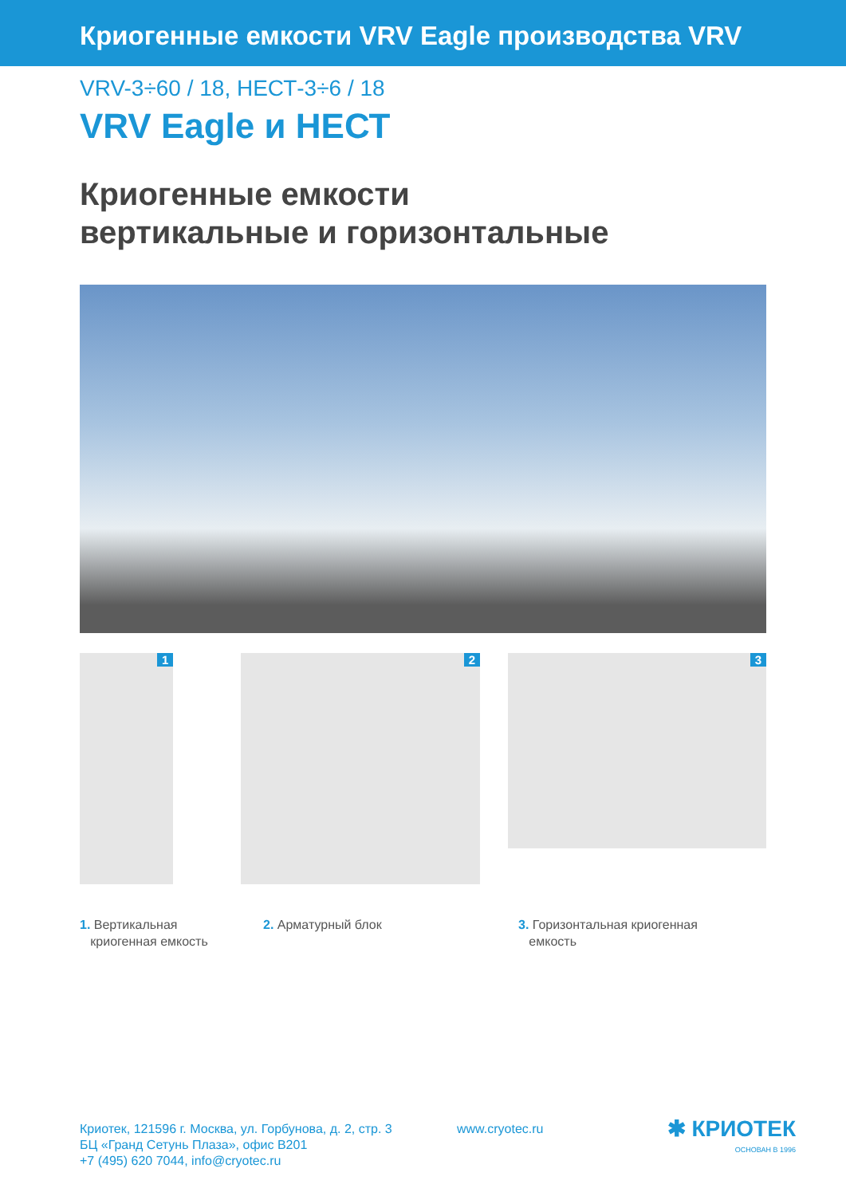Криогенные емкости VRV Eagle производства VRV
VRV-3÷60 / 18, НЕСТ-3÷6 / 18
VRV Eagle и НЕСТ
Криогенные емкости
вертикальные и горизонтальные
1
2
3
1. Вертикальная
криогенная емкость
2. Арматурный блок 3. Горизонтальная криогенная
емкость
Криотек, 121596 г. Москва, ул. Горбунова, д. 2, стр. 3
БЦ «Гранд Сетунь Плаза», офис B201
+7 (495) 620 7044, info@cryotec.ru
www.cryotec.ru
✱ КРИОТЕК
ОСНОВАН В 1996